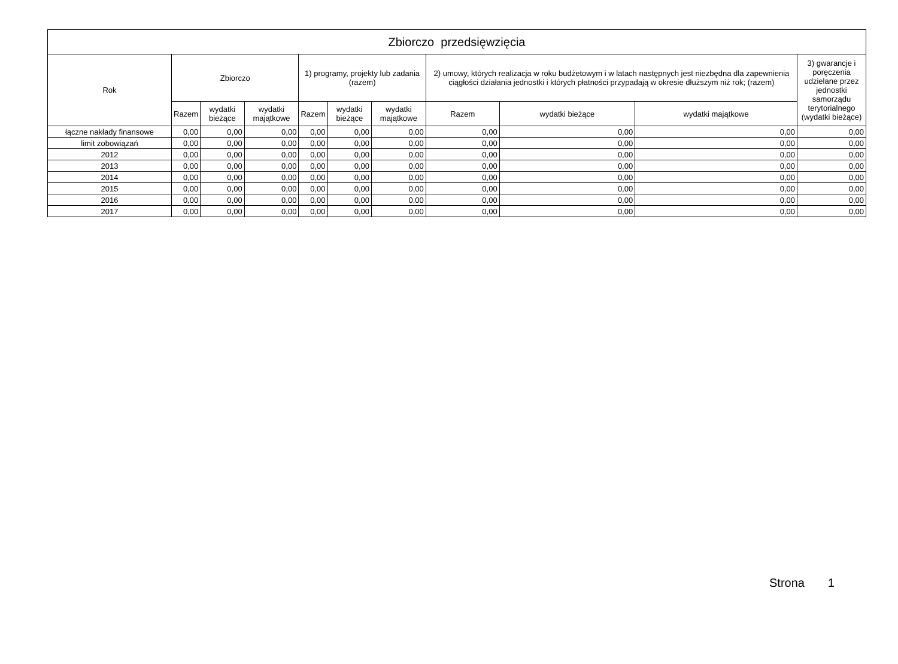| Zbiorczo przedsięwzięcia | | | | | | | | | | |
| --- | --- | --- | --- | --- | --- | --- | --- | --- | --- | --- |
| Rok | Zbiorczo | | | 1) programy, projekty lub zadania (razem) | | | 2) umowy, których realizacja w roku budżetowym i w latach następnych jest niezbędna dla zapewnienia ciągłości działania jednostki i których płatności przypadają w okresie dłuższym niż rok; (razem) | | | 3) gwarancje i poręczenia udzielane przez jednostki samorządu terytorialnego (wydatki bieżące) |
| | Razem | wydatki bieżące | wydatki majątkowe | Razem | wydatki bieżące | wydatki majątkowe | Razem | wydatki bieżące | wydatki majątkowe | |
| łączne nakłady finansowe | 0,00 | 0,00 | 0,00 | 0,00 | 0,00 | 0,00 | 0,00 | 0,00 | 0,00 | 0,00 |
| limit zobowiązań | 0,00 | 0,00 | 0,00 | 0,00 | 0,00 | 0,00 | 0,00 | 0,00 | 0,00 | 0,00 |
| 2012 | 0,00 | 0,00 | 0,00 | 0,00 | 0,00 | 0,00 | 0,00 | 0,00 | 0,00 | 0,00 |
| 2013 | 0,00 | 0,00 | 0,00 | 0,00 | 0,00 | 0,00 | 0,00 | 0,00 | 0,00 | 0,00 |
| 2014 | 0,00 | 0,00 | 0,00 | 0,00 | 0,00 | 0,00 | 0,00 | 0,00 | 0,00 | 0,00 |
| 2015 | 0,00 | 0,00 | 0,00 | 0,00 | 0,00 | 0,00 | 0,00 | 0,00 | 0,00 | 0,00 |
| 2016 | 0,00 | 0,00 | 0,00 | 0,00 | 0,00 | 0,00 | 0,00 | 0,00 | 0,00 | 0,00 |
| 2017 | 0,00 | 0,00 | 0,00 | 0,00 | 0,00 | 0,00 | 0,00 | 0,00 | 0,00 | 0,00 |
Strona 1